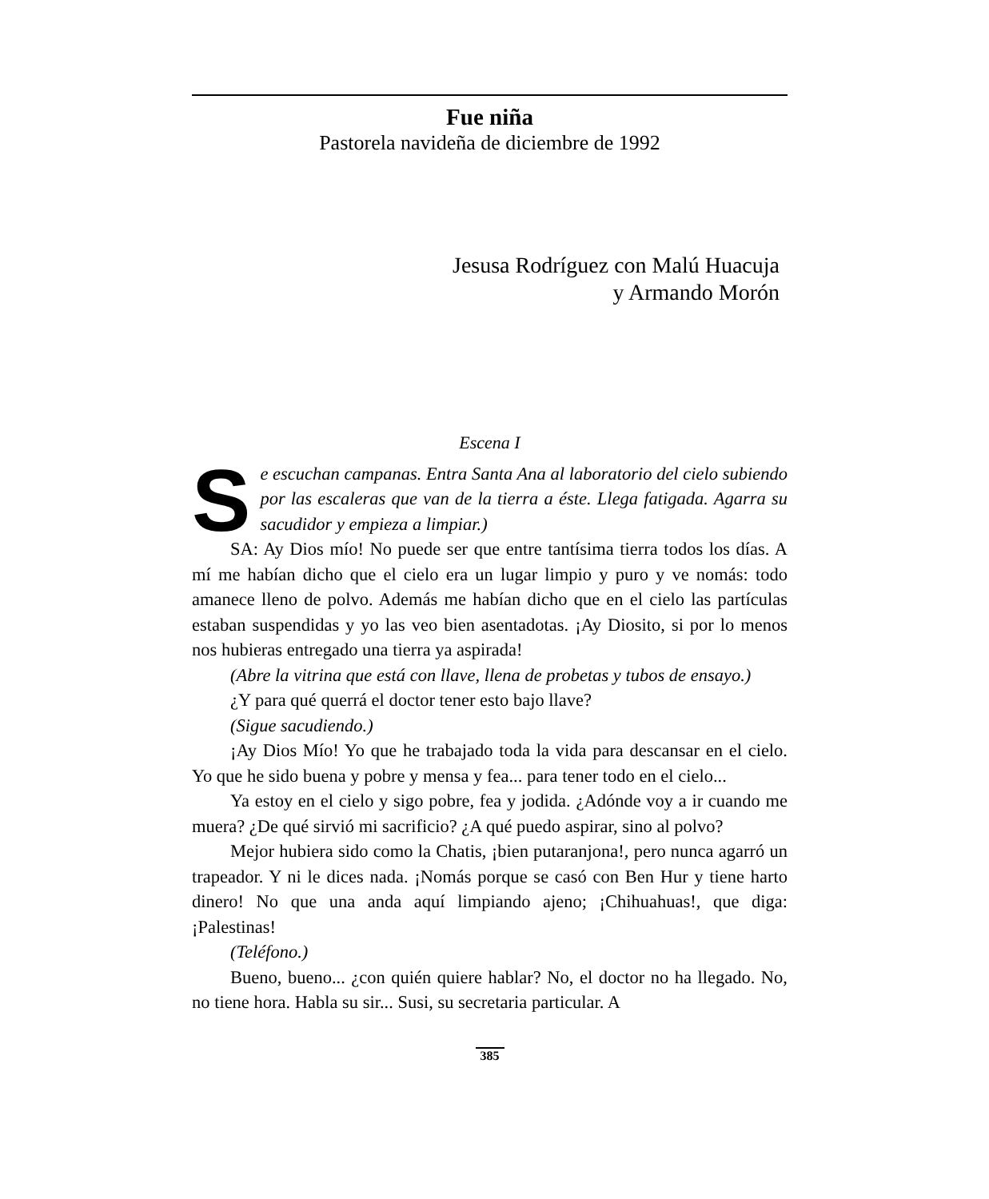Fue niña
Pastorela navideña de diciembre de 1992
Jesusa Rodríguez con Malú Huacuja
y Armando Morón
Escena I
Se escuchan campanas. Entra Santa Ana al laboratorio del cielo subiendo por las escaleras que van de la tierra a éste. Llega fatigada. Agarra su sacudidor y empieza a limpiar.)
SA: Ay Dios mío! No puede ser que entre tantísima tierra todos los días. A mí me habían dicho que el cielo era un lugar limpio y puro y ve nomás: todo amanece lleno de polvo. Además me habían dicho que en el cielo las partículas estaban suspendidas y yo las veo bien asentadotas. ¡Ay Diosito, si por lo menos nos hubieras entregado una tierra ya aspirada!
(Abre la vitrina que está con llave, llena de probetas y tubos de ensayo.)
¿Y para qué querrá el doctor tener esto bajo llave?
(Sigue sacudiendo.)
¡Ay Dios Mío! Yo que he trabajado toda la vida para descansar en el cielo. Yo que he sido buena y pobre y mensa y fea... para tener todo en el cielo...
Ya estoy en el cielo y sigo pobre, fea y jodida. ¿Adónde voy a ir cuando me muera? ¿De qué sirvió mi sacrificio? ¿A qué puedo aspirar, sino al polvo?
Mejor hubiera sido como la Chatis, ¡bien putaranjona!, pero nunca agarró un trapeador. Y ni le dices nada. ¡Nomás porque se casó con Ben Hur y tiene harto dinero! No que una anda aquí limpiando ajeno; ¡Chihuahuas!, que diga: ¡Palestinas!
(Teléfono.)
Bueno, bueno... ¿con quién quiere hablar? No, el doctor no ha llegado. No, no tiene hora. Habla su sir... Susi, su secretaria particular. A
385